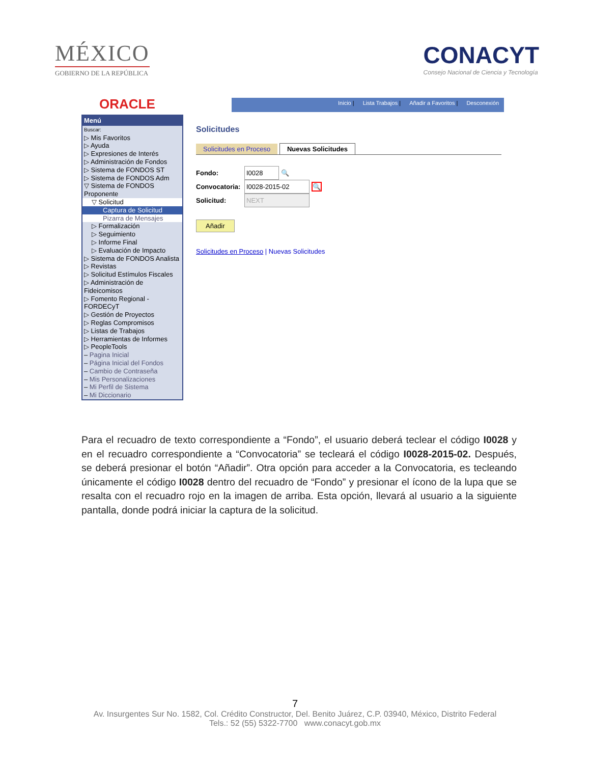MÉXICO
GOBIERNO DE LA REPÚBLICA
CONACYT
Consejo Nacional de Ciencia y Tecnología
ORACLE
Inicio | Lista Trabajos | Añadir a Favoritos | Desconexión
Menú
Buscar:
▷ Mis Favoritos
▷ Ayuda
▷ Expresiones de Interés
▷ Administración de Fondos
▷ Sistema de FONDOS ST
▷ Sistema de FONDOS Adm
▽ Sistema de FONDOS Proponente
▽ Solicitud
Captura de Solicitud
Pizarra de Mensajes
▷ Formalización
▷ Seguimiento
▷ Informe Final
▷ Evaluación de Impacto
▷ Sistema de FONDOS Analista
▷ Revistas
▷ Solicitud Estímulos Fiscales
▷ Administración de Fideicomisos
▷ Fomento Regional - FORDECyT
▷ Gestión de Proyectos
▷ Reglas Compromisos
▷ Listas de Trabajos
▷ Herramientas de Informes
▷ PeopleTools
– Pagina Inicial
– Página Inicial del Fondos
– Cambio de Contraseña
– Mis Personalizaciones
– Mi Perfil de Sistema
– Mi Diccionario
Solicitudes
Solicitudes en Proceso Nuevas Solicitudes
Fondo: I0028 🔍
Convocatoria: I0028-2015-02 🔍
Solicitud: NEXT
Añadir
Solicitudes en Proceso | Nuevas Solicitudes
Para el recuadro de texto correspondiente a “Fondo”, el usuario deberá teclear el código I0028 y en el recuadro correspondiente a “Convocatoria” se tecleará el código I0028-2015-02. Después, se deberá presionar el botón “Añadir”. Otra opción para acceder a la Convocatoria, es tecleando únicamente el código I0028 dentro del recuadro de “Fondo” y presionar el ícono de la lupa que se resalta con el recuadro rojo en la imagen de arriba. Esta opción, llevará al usuario a la siguiente pantalla, donde podrá iniciar la captura de la solicitud.
7
Av. Insurgentes Sur No. 1582, Col. Crédito Constructor, Del. Benito Juárez, C.P. 03940, México, Distrito Federal
Tels.: 52 (55) 5322-7700 www.conacyt.gob.mx